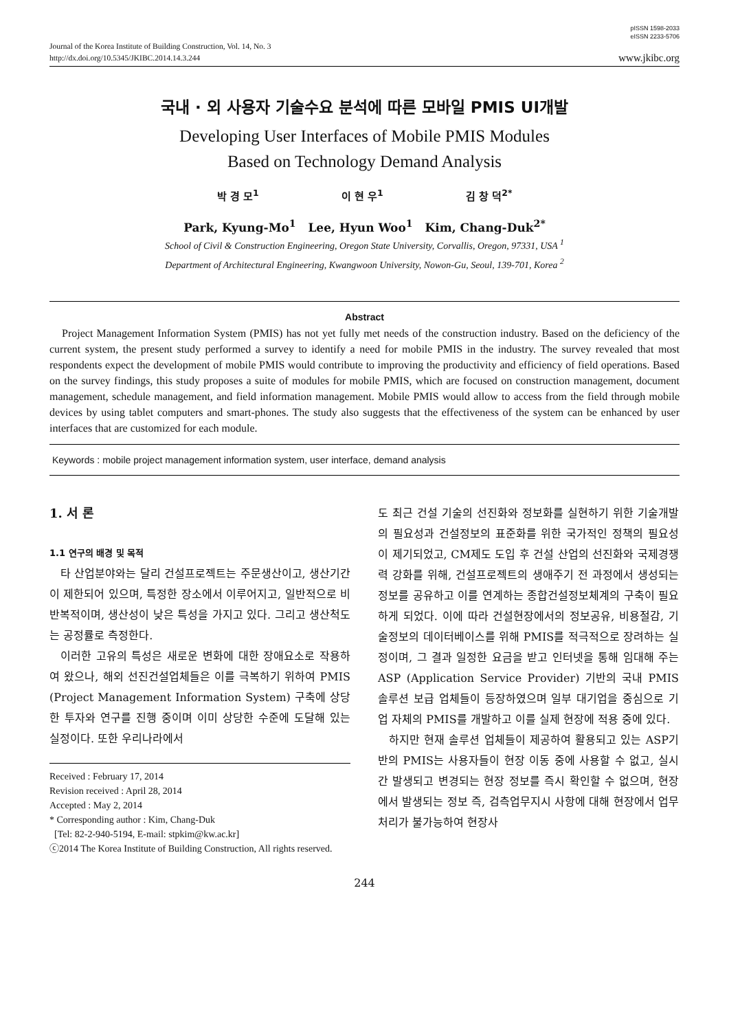pISSN 1598-2033
eISSN 2233-5706
Journal of the Korea Institute of Building Construction, Vol. 14, No. 3
http://dx.doi.org/10.5345/JKIBC.2014.14.3.244
www.jkibc.org
국내 · 외 사용자 기술수요 분석에 따른 모바일 PMIS UI개발
Developing User Interfaces of Mobile PMIS Modules
Based on Technology Demand Analysis
박 경 모<sup>1</sup> 이 현 우<sup>1</sup> 김 창 덕<sup>2*</sup>
Park, Kyung-Mo<sup>1</sup> Lee, Hyun Woo<sup>1</sup> Kim, Chang-Duk<sup>2*</sup>
School of Civil & Construction Engineering, Oregon State University, Corvallis, Oregon, 97331, USA <sup>1</sup>
Department of Architectural Engineering, Kwangwoon University, Nowon-Gu, Seoul, 139-701, Korea <sup>2</sup>
Abstract
Project Management Information System (PMIS) has not yet fully met needs of the construction industry. Based on the deficiency of the current system, the present study performed a survey to identify a need for mobile PMIS in the industry. The survey revealed that most respondents expect the development of mobile PMIS would contribute to improving the productivity and efficiency of field operations. Based on the survey findings, this study proposes a suite of modules for mobile PMIS, which are focused on construction management, document management, schedule management, and field information management. Mobile PMIS would allow to access from the field through mobile devices by using tablet computers and smart-phones. The study also suggests that the effectiveness of the system can be enhanced by user interfaces that are customized for each module.
Keywords : mobile project management information system, user interface, demand analysis
1. 서 론
1.1 연구의 배경 및 목적
타 산업분야와는 달리 건설프로젝트는 주문생산이고, 생산기간이 제한되어 있으며, 특정한 장소에서 이루어지고, 일반적으로 비 반복적이며, 생산성이 낮은 특성을 가지고 있다. 그리고 생산척도는 공정률로 측정한다.
이러한 고유의 특성은 새로운 변화에 대한 장애요소로 작용하여 왔으나, 해외 선진건설업체들은 이를 극복하기 위하여 PMIS (Project Management Information System) 구축에 상당한 투자와 연구를 진행 중이며 이미 상당한 수준에 도달해 있는 실정이다. 또한 우리나라에서
Received : February 17, 2014
Revision received : April 28, 2014
Accepted : May 2, 2014
* Corresponding author : Kim, Chang-Duk
[Tel: 82-2-940-5194, E-mail: stpkim@kw.ac.kr]
ⓒ2014 The Korea Institute of Building Construction, All rights reserved.
도 최근 건설 기술의 선진화와 정보화를 실현하기 위한 기술개발의 필요성과 건설정보의 표준화를 위한 국가적인 정책의 필요성이 제기되었고, CM제도 도입 후 건설 산업의 선진화와 국제경쟁력 강화를 위해, 건설프로젝트의 생애주기 전 과정에서 생성되는 정보를 공유하고 이를 연계하는 종합건설정보체계의 구축이 필요하게 되었다. 이에 따라 건설현장에서의 정보공유, 비용절감, 기술정보의 데이터베이스를 위해 PMIS를 적극적으로 장려하는 실정이며, 그 결과 일정한 요금을 받고 인터넷을 통해 임대해 주는 ASP (Application Service Provider) 기반의 국내 PMIS 솔루션 보급 업체들이 등장하였으며 일부 대기업을 중심으로 기업 자체의 PMIS를 개발하고 이를 실제 현장에 적용 중에 있다.
하지만 현재 솔루션 업체들이 제공하여 활용되고 있는 ASP기반의 PMIS는 사용자들이 현장 이동 중에 사용할 수 없고, 실시간 발생되고 변경되는 현장 정보를 즉시 확인할 수 없으며, 현장에서 발생되는 정보 즉, 검측업무지시 사항에 대해 현장에서 업무 처리가 불가능하여 현장사
244